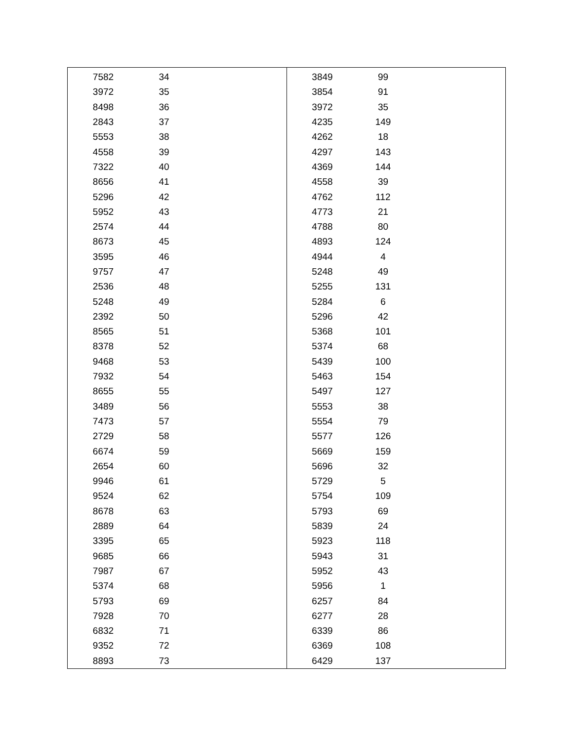| 7582 | 34 |
| 3972 | 35 |
| 8498 | 36 |
| 2843 | 37 |
| 5553 | 38 |
| 4558 | 39 |
| 7322 | 40 |
| 8656 | 41 |
| 5296 | 42 |
| 5952 | 43 |
| 2574 | 44 |
| 8673 | 45 |
| 3595 | 46 |
| 9757 | 47 |
| 2536 | 48 |
| 5248 | 49 |
| 2392 | 50 |
| 8565 | 51 |
| 8378 | 52 |
| 9468 | 53 |
| 7932 | 54 |
| 8655 | 55 |
| 3489 | 56 |
| 7473 | 57 |
| 2729 | 58 |
| 6674 | 59 |
| 2654 | 60 |
| 9946 | 61 |
| 9524 | 62 |
| 8678 | 63 |
| 2889 | 64 |
| 3395 | 65 |
| 9685 | 66 |
| 7987 | 67 |
| 5374 | 68 |
| 5793 | 69 |
| 7928 | 70 |
| 6832 | 71 |
| 9352 | 72 |
| 8893 | 73 |
| 3849 | 99 |
| 3854 | 91 |
| 3972 | 35 |
| 4235 | 149 |
| 4262 | 18 |
| 4297 | 143 |
| 4369 | 144 |
| 4558 | 39 |
| 4762 | 112 |
| 4773 | 21 |
| 4788 | 80 |
| 4893 | 124 |
| 4944 | 4 |
| 5248 | 49 |
| 5255 | 131 |
| 5284 | 6 |
| 5296 | 42 |
| 5368 | 101 |
| 5374 | 68 |
| 5439 | 100 |
| 5463 | 154 |
| 5497 | 127 |
| 5553 | 38 |
| 5554 | 79 |
| 5577 | 126 |
| 5669 | 159 |
| 5696 | 32 |
| 5729 | 5 |
| 5754 | 109 |
| 5793 | 69 |
| 5839 | 24 |
| 5923 | 118 |
| 5943 | 31 |
| 5952 | 43 |
| 5956 | 1 |
| 6257 | 84 |
| 6277 | 28 |
| 6339 | 86 |
| 6369 | 108 |
| 6429 | 137 |